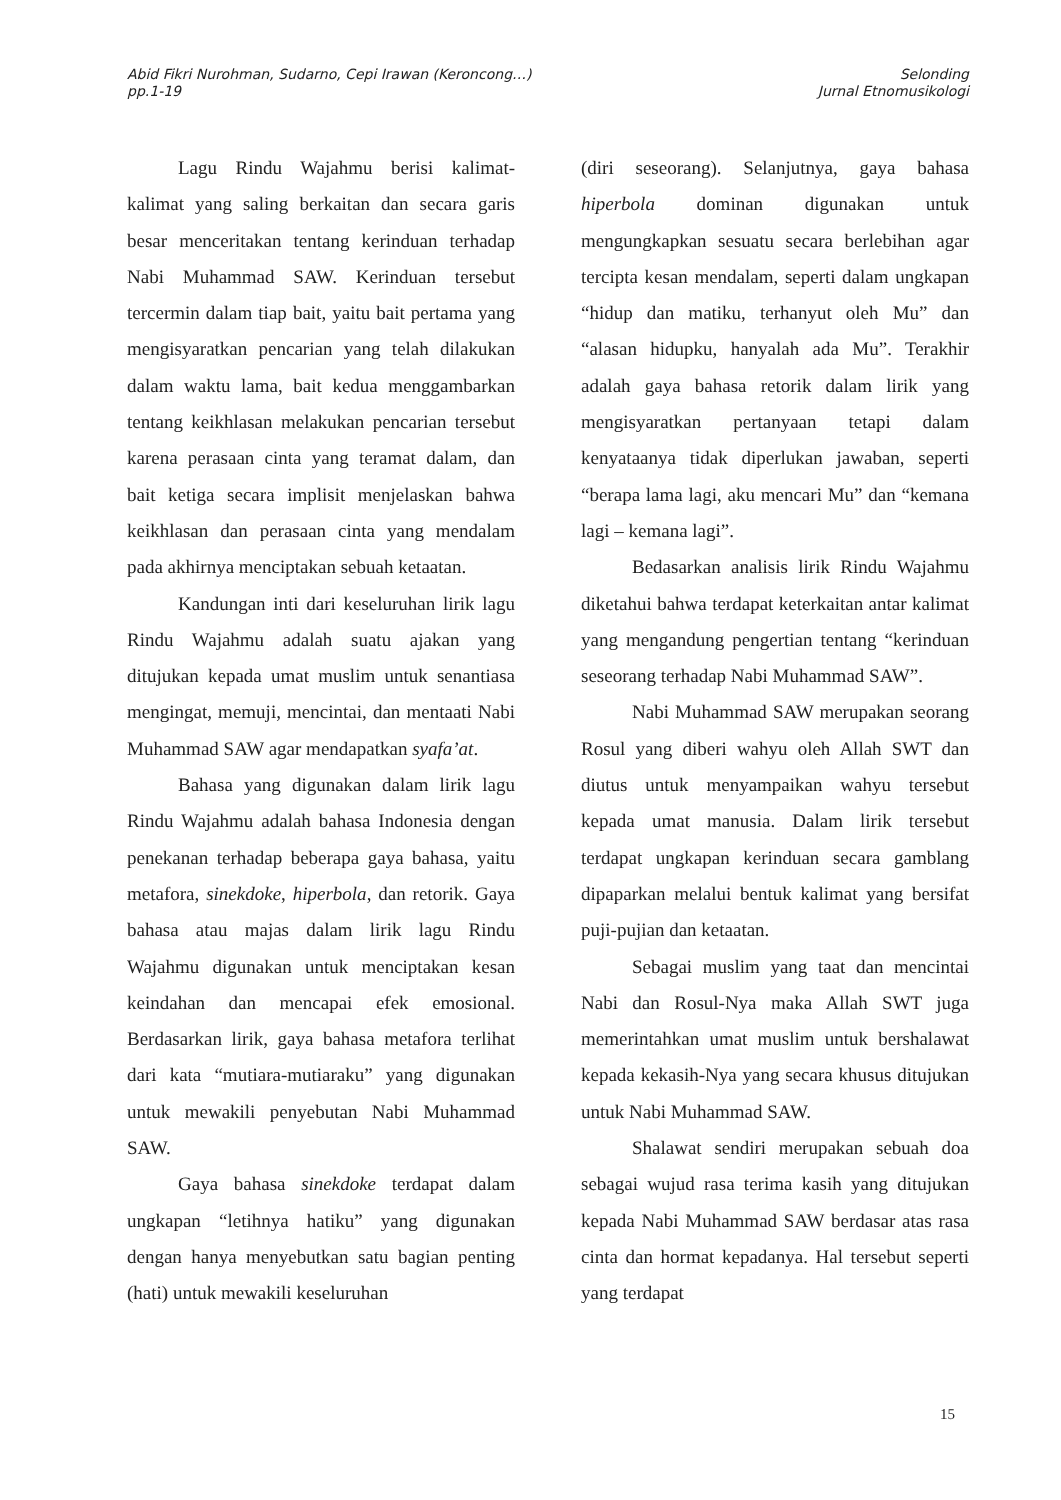Abid Fikri Nurohman, Sudarno, Cepi Irawan (Keroncong…)
pp.1-19
Selonding
Jurnal Etnomusikologi
Lagu Rindu Wajahmu berisi kalimat-kalimat yang saling berkaitan dan secara garis besar menceritakan tentang kerinduan terhadap Nabi Muhammad SAW. Kerinduan tersebut tercermin dalam tiap bait, yaitu bait pertama yang mengisyaratkan pencarian yang telah dilakukan dalam waktu lama, bait kedua menggambarkan tentang keikhlasan melakukan pencarian tersebut karena perasaan cinta yang teramat dalam, dan bait ketiga secara implisit menjelaskan bahwa keikhlasan dan perasaan cinta yang mendalam pada akhirnya menciptakan sebuah ketaatan.
Kandungan inti dari keseluruhan lirik lagu Rindu Wajahmu adalah suatu ajakan yang ditujukan kepada umat muslim untuk senantiasa mengingat, memuji, mencintai, dan mentaati Nabi Muhammad SAW agar mendapatkan syafa’at.
Bahasa yang digunakan dalam lirik lagu Rindu Wajahmu adalah bahasa Indonesia dengan penekanan terhadap beberapa gaya bahasa, yaitu metafora, sinekdoke, hiperbola, dan retorik. Gaya bahasa atau majas dalam lirik lagu Rindu Wajahmu digunakan untuk menciptakan kesan keindahan dan mencapai efek emosional. Berdasarkan lirik, gaya bahasa metafora terlihat dari kata “mutiara-mutiaraku” yang digunakan untuk mewakili penyebutan Nabi Muhammad SAW.
Gaya bahasa sinekdoke terdapat dalam ungkapan “letihnya hatiku” yang digunakan dengan hanya menyebutkan satu bagian penting (hati) untuk mewakili keseluruhan
(diri seseorang). Selanjutnya, gaya bahasa hiperbola dominan digunakan untuk mengungkapkan sesuatu secara berlebihan agar tercipta kesan mendalam, seperti dalam ungkapan “hidup dan matiku, terhanyut oleh Mu” dan “alasan hidupku, hanyalah ada Mu”. Terakhir adalah gaya bahasa retorik dalam lirik yang mengisyaratkan pertanyaan tetapi dalam kenyataanya tidak diperlukan jawaban, seperti “berapa lama lagi, aku mencari Mu” dan “kemana lagi – kemana lagi”.
Bedasarkan analisis lirik Rindu Wajahmu diketahui bahwa terdapat keterkaitan antar kalimat yang mengandung pengertian tentang “kerinduan seseorang terhadap Nabi Muhammad SAW”.
Nabi Muhammad SAW merupakan seorang Rosul yang diberi wahyu oleh Allah SWT dan diutus untuk menyampaikan wahyu tersebut kepada umat manusia. Dalam lirik tersebut terdapat ungkapan kerinduan secara gamblang dipaparkan melalui bentuk kalimat yang bersifat puji-pujian dan ketaatan.
Sebagai muslim yang taat dan mencintai Nabi dan Rosul-Nya maka Allah SWT juga memerintahkan umat muslim untuk bershalawat kepada kekasih-Nya yang secara khusus ditujukan untuk Nabi Muhammad SAW.
Shalawat sendiri merupakan sebuah doa sebagai wujud rasa terima kasih yang ditujukan kepada Nabi Muhammad SAW berdasar atas rasa cinta dan hormat kepadanya. Hal tersebut seperti yang terdapat
15